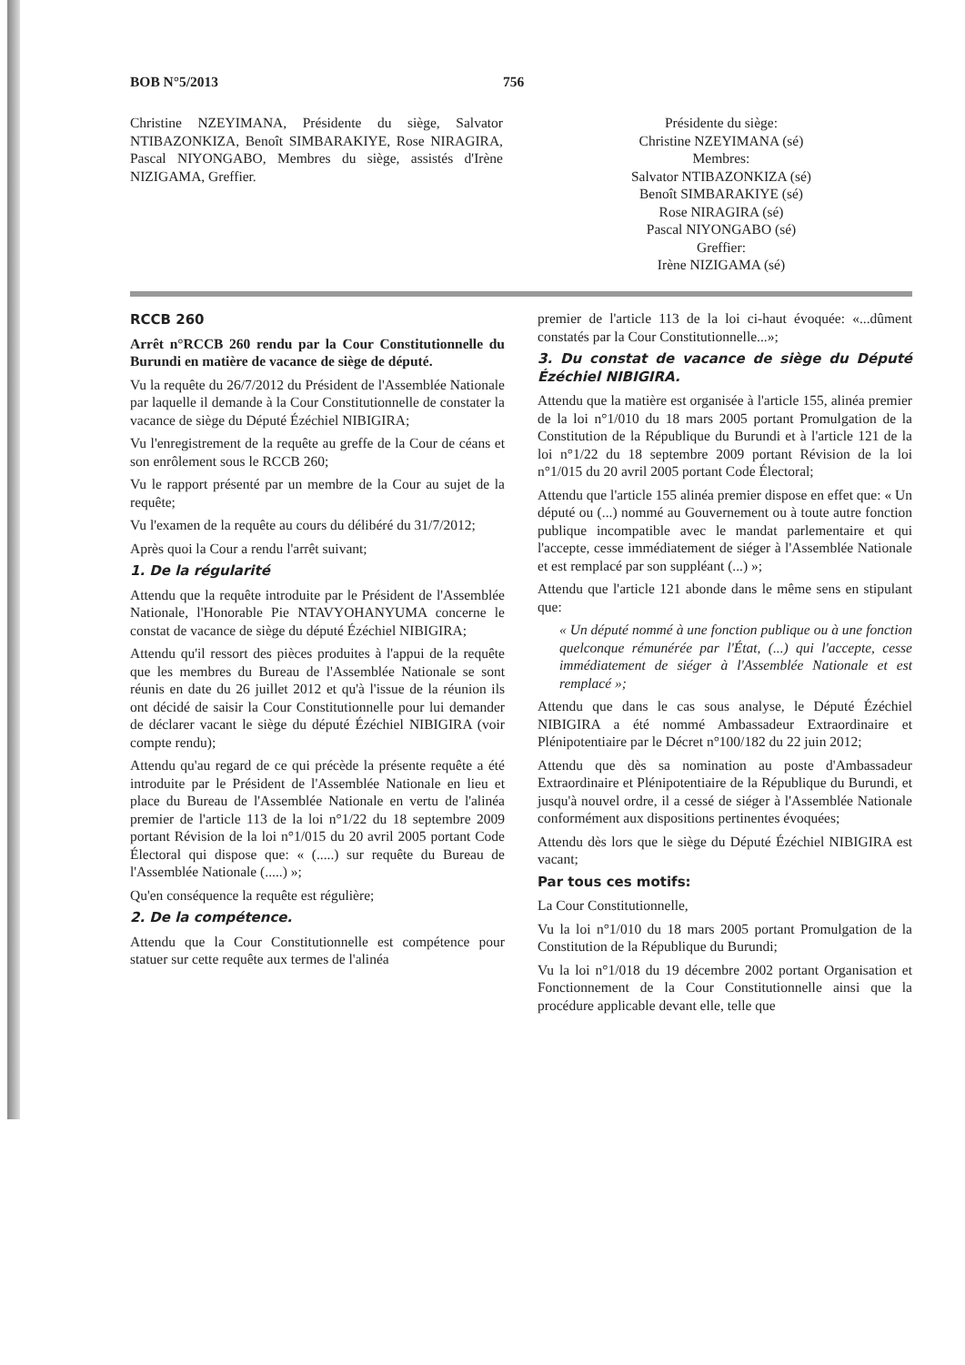BOB N°5/2013 756
Christine NZEYIMANA, Présidente du siège, Salvator NTIBAZONKIZA, Benoît SIMBARAKIYE, Rose NIRAGIRA, Pascal NIYONGABO, Membres du siège, assistés d'Irène NIZIGAMA, Greffier.
Présidente du siège:
Christine NZEYIMANA (sé)
Membres:
Salvator NTIBAZONKIZA (sé)
Benoît SIMBARAKIYE (sé)
Rose NIRAGIRA (sé)
Pascal NIYONGABO (sé)
Greffier:
Irène NIZIGAMA (sé)
RCCB 260
Arrêt n°RCCB 260 rendu par la Cour Constitutionnelle du Burundi en matière de vacance de siège de député.
Vu la requête du 26/7/2012 du Président de l'Assemblée Nationale par laquelle il demande à la Cour Constitutionnelle de constater la vacance de siège du Député Ézéchiel NIBIGIRA;
Vu l'enregistrement de la requête au greffe de la Cour de céans et son enrôlement sous le RCCB 260;
Vu le rapport présenté par un membre de la Cour au sujet de la requête;
Vu l'examen de la requête au cours du délibéré du 31/7/2012;
Après quoi la Cour a rendu l'arrêt suivant;
1. De la régularité
Attendu que la requête introduite par le Président de l'Assemblée Nationale, l'Honorable Pie NTAVYOHANYUMA concerne le constat de vacance de siège du député Ézéchiel NIBIGIRA;
Attendu qu'il ressort des pièces produites à l'appui de la requête que les membres du Bureau de l'Assemblée Nationale se sont réunis en date du 26 juillet 2012 et qu'à l'issue de la réunion ils ont décidé de saisir la Cour Constitutionnelle pour lui demander de déclarer vacant le siège du député Ézéchiel NIBIGIRA (voir compte rendu);
Attendu qu'au regard de ce qui précède la présente requête a été introduite par le Président de l'Assemblée Nationale en lieu et place du Bureau de l'Assemblée Nationale en vertu de l'alinéa premier de l'article 113 de la loi n°1/22 du 18 septembre 2009 portant Révision de la loi n°1/015 du 20 avril 2005 portant Code Électoral qui dispose que: « (.....) sur requête du Bureau de l'Assemblée Nationale (.....) »;
Qu'en conséquence la requête est régulière;
2. De la compétence.
Attendu que la Cour Constitutionnelle est compétence pour statuer sur cette requête aux termes de l'alinéa
premier de l'article 113 de la loi ci-haut évoquée: «...dûment constatés par la Cour Constitutionnelle...»;
3. Du constat de vacance de siège du Député Ézéchiel NIBIGIRA.
Attendu que la matière est organisée à l'article 155, alinéa premier de la loi n°1/010 du 18 mars 2005 portant Promulgation de la Constitution de la République du Burundi et à l'article 121 de la loi n°1/22 du 18 septembre 2009 portant Révision de la loi n°1/015 du 20 avril 2005 portant Code Électoral;
Attendu que l'article 155 alinéa premier dispose en effet que: « Un député ou (...) nommé au Gouvernement ou à toute autre fonction publique incompatible avec le mandat parlementaire et qui l'accepte, cesse immédiatement de siéger à l'Assemblée Nationale et est remplacé par son suppléant (...) »;
Attendu que l'article 121 abonde dans le même sens en stipulant que:
« Un député nommé à une fonction publique ou à une fonction quelconque rémunérée par l'État, (...) qui l'accepte, cesse immédiatement de siéger à l'Assemblée Nationale et est remplacé »;
Attendu que dans le cas sous analyse, le Député Ézéchiel NIBIGIRA a été nommé Ambassadeur Extraordinaire et Plénipotentiaire par le Décret n°100/182 du 22 juin 2012;
Attendu que dès sa nomination au poste d'Ambassadeur Extraordinaire et Plénipotentiaire de la République du Burundi, et jusqu'à nouvel ordre, il a cessé de siéger à l'Assemblée Nationale conformément aux dispositions pertinentes évoquées;
Attendu dès lors que le siège du Député Ézéchiel NIBIGIRA est vacant;
Par tous ces motifs:
La Cour Constitutionnelle,
Vu la loi n°1/010 du 18 mars 2005 portant Promulgation de la Constitution de la République du Burundi;
Vu la loi n°1/018 du 19 décembre 2002 portant Organisation et Fonctionnement de la Cour Constitutionnelle ainsi que la procédure applicable devant elle, telle que